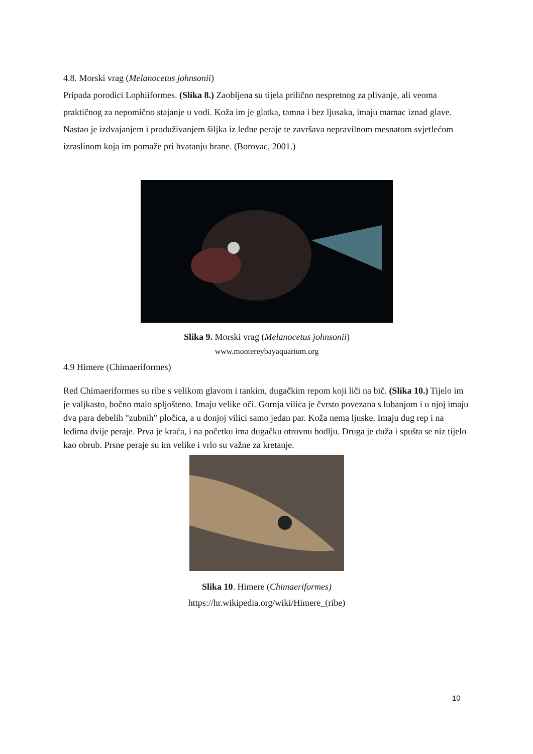4.8. Morski vrag (Melanocetus johnsonii)
Pripada porodici Lophiiformes. (Slika 8.) Zaobljena su tijela prilično nespretnog za plivanje, ali veoma praktičnog za nepomično stajanje u vodi. Koža im je glatka, tamna i bez ljusaka, imaju mamac iznad glave. Nastao je izdvajanjem i produživanjem šiljka iz leđne peraje te završava nepravilnom mesnatom svjetlećom izraslinom koja im pomaže pri hvatanju hrane. (Borovac, 2001.)
Slika 9. Morski vrag (Melanocetus johnsonii)
www.montereybayaquarium.org
4.9 Himere (Chimaeriformes)
Red Chimaeriformes su ribe s velikom glavom i tankim, dugačkim repom koji liči na bič. (Slika 10.) Tijelo im je valjkasto, bočno malo spljošteno. Imaju velike oči. Gornja vilica je čvrsto povezana s lubanjom i u njoj imaju dva para debelih "zubnih" pločica, a u donjoj vilici samo jedan par. Koža nema ljuske. Imaju dug rep i na leđima dvije peraje. Prva je kraća, i na početku ima dugačku otrovnu bodlju. Druga je duža i spušta se niz tijelo kao obrub. Prsne peraje su im velike i vrlo su važne za kretanje.
Slika 10. Himere (Chimaeriformes)
https://hr.wikipedia.org/wiki/Himere_(ribe)
10